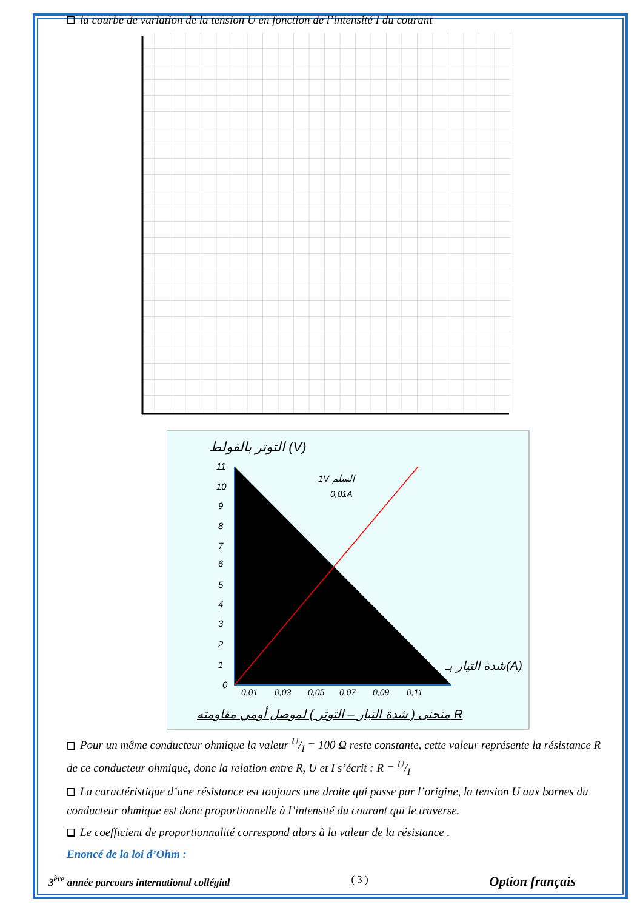❑ la courbe de variation de la tension U en fonction de l’intensité I du courant
التوتر بالفولط (V)
11
10
9
8
7
6
5
4
3
2
1
0
0,01
0,03
0,05
0,07
0,09
0,11
1V السلم
0,01A
شدة التيار بـ(A)
منحنى ( شدة التيار – التوتر ) لموصل أومي مقاومته R
❑ Pour un même conducteur ohmique la valeur U/I = 100 Ω reste constante, cette valeur représente la résistance R de ce conducteur ohmique, donc la relation entre R, U et I s’écrit : R = U/I
❑ La caractéristique d’une résistance est toujours une droite qui passe par l’origine, la tension U aux bornes du conducteur ohmique est donc proportionnelle à l’intensité du courant qui le traverse.
❑ Le coefficient de proportionnalité correspond alors à la valeur de la résistance .
Enoncé de la loi d’Ohm :
3<sup>ère</sup> année parcours international collégial ( 3 ) Option français